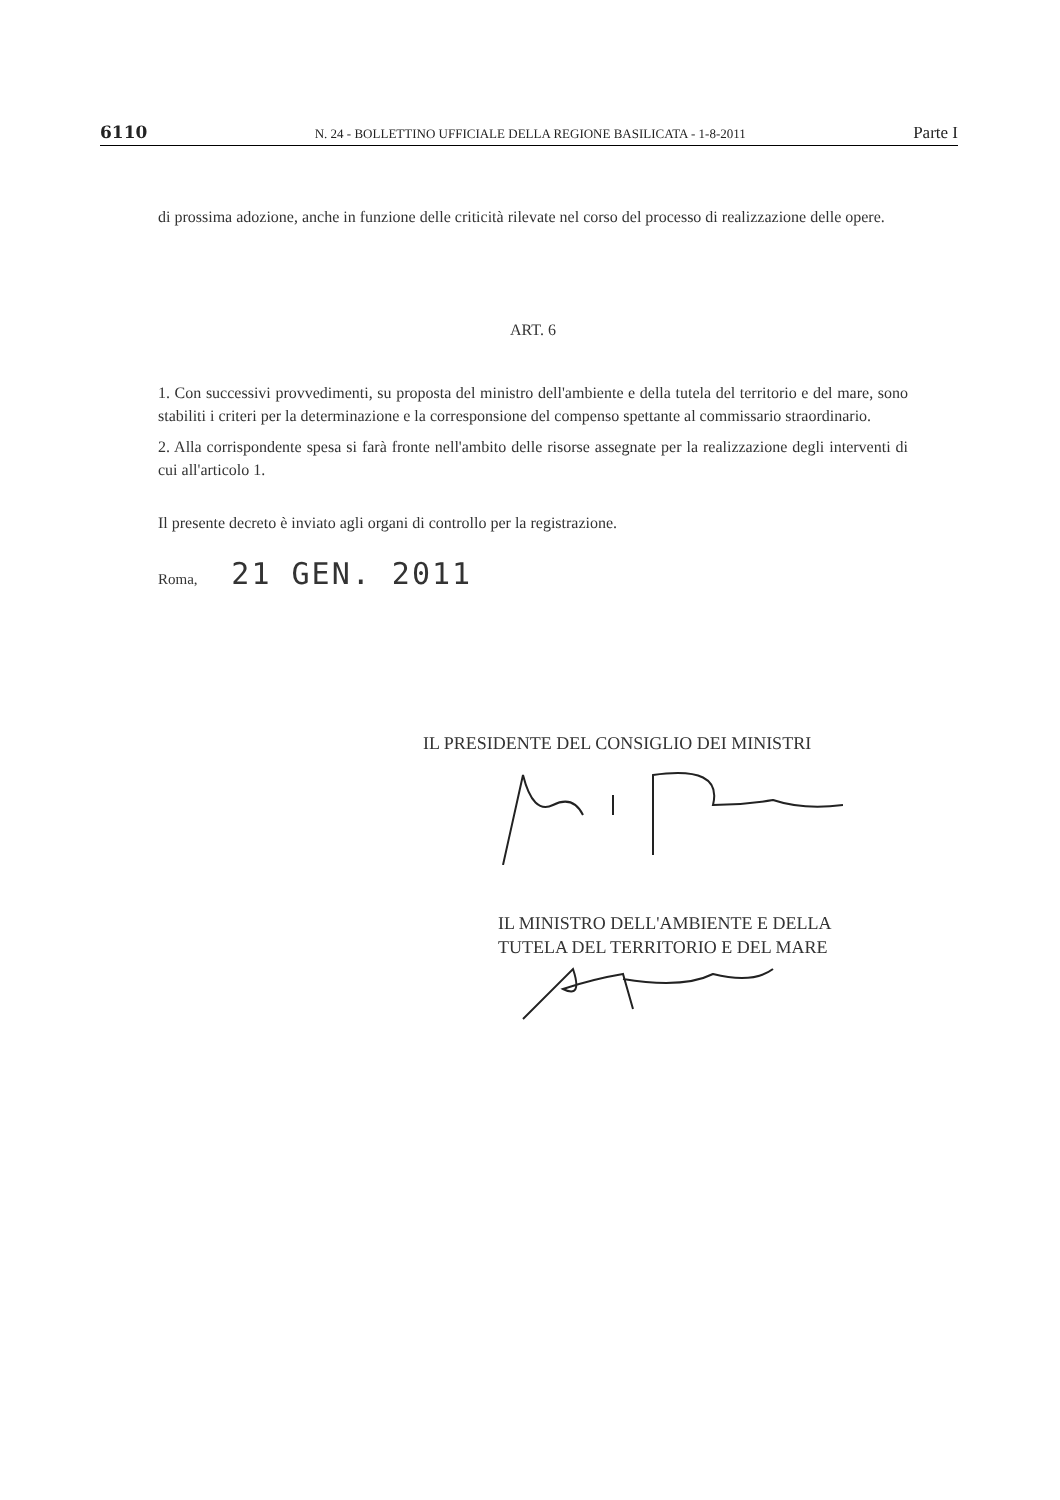6110 N. 24 - BOLLETTINO UFFICIALE DELLA REGIONE BASILICATA - 1-8-2011 Parte I
di prossima adozione, anche in funzione delle criticità rilevate nel corso del processo di realizzazione delle opere.
ART. 6
1. Con successivi provvedimenti, su proposta del ministro dell'ambiente e della tutela del territorio e del mare, sono stabiliti i criteri per la determinazione e la corresponsione del compenso spettante al commissario straordinario.
2. Alla corrispondente spesa si farà fronte nell'ambito delle risorse assegnate per la realizzazione degli interventi di cui all'articolo 1.
Il presente decreto è inviato agli organi di controllo per la registrazione.
Roma, 21 GEN. 2011
IL PRESIDENTE DEL CONSIGLIO DEI MINISTRI
IL MINISTRO DELL'AMBIENTE E DELLA
TUTELA DEL TERRITORIO E DEL MARE